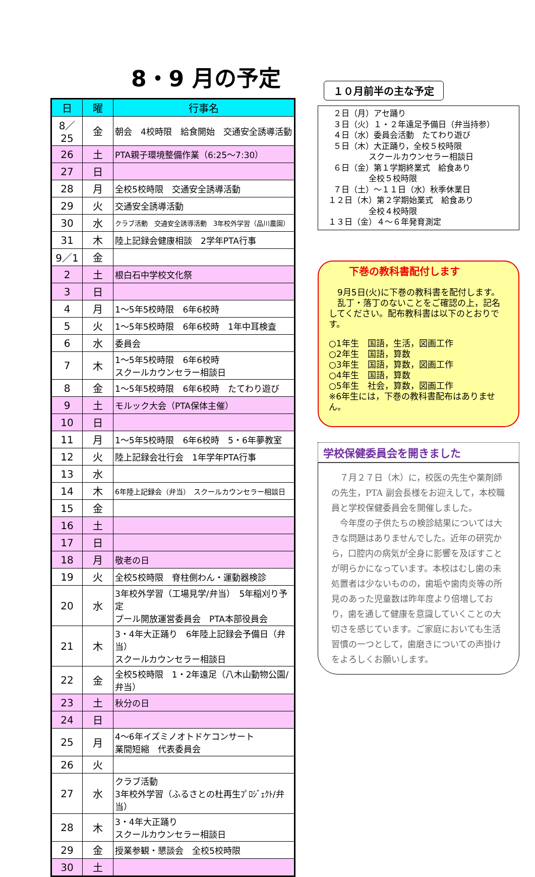8・9 月の予定
| 日 | 曜 | 行事名 |
| --- | --- | --- |
| 8／25 | 金 | 朝会 4校時限 給食開始 交通安全誘導活動 |
| 26 | 土 | PTA親子環境整備作業（6:25～7:30） |
| 27 | 日 | |
| 28 | 月 | 全校5校時限 交通安全誘導活動 |
| 29 | 火 | 交通安全誘導活動 |
| 30 | 水 | クラブ活動 交通安全誘導活動 3年校外学習（品川農園） |
| 31 | 木 | 陸上記録会健康相談 2学年PTA行事 |
| 9／1 | 金 | |
| 2 | 土 | 根白石中学校文化祭 |
| 3 | 日 | |
| 4 | 月 | 1～5年5校時限 6年6校時 |
| 5 | 火 | 1～5年5校時限 6年6校時 1年中耳検査 |
| 6 | 水 | 委員会 |
| 7 | 木 | 1～5年5校時限 6年6校時 スクールカウンセラー相談日 |
| 8 | 金 | 1～5年5校時限 6年6校時 たてわり遊び |
| 9 | 土 | モルック大会（PTA保体主催） |
| 10 | 日 | |
| 11 | 月 | 1～5年5校時限 6年6校時 5・6年夢教室 |
| 12 | 火 | 陸上記録会壮行会 1年学年PTA行事 |
| 13 | 水 | |
| 14 | 木 | 6年陸上記録会（弁当） スクールカウンセラー相談日 |
| 15 | 金 | |
| 16 | 土 | |
| 17 | 日 | |
| 18 | 月 | 敬老の日 |
| 19 | 火 | 全校5校時限 脊柱側わん・運動器検診 |
| 20 | 水 | 3年校外学習（工場見学/弁当） 5年稲刈り予定 プール開放運営委員会 PTA本部役員会 |
| 21 | 木 | 3・4年大正踊り 6年陸上記録会予備日（弁当） スクールカウンセラー相談日 |
| 22 | 金 | 全校5校時限 1・2年遠足（八木山動物公園/弁当） |
| 23 | 土 | 秋分の日 |
| 24 | 日 | |
| 25 | 月 | 4～6年イズミノオトドケコンサート 業間短縮 代表委員会 |
| 26 | 火 | |
| 27 | 水 | クラブ活動 3年校外学習（ふるさとの杜再生ﾌﾟﾛｼﾞｪｸﾄ/弁当） |
| 28 | 木 | 3・4年大正踊り スクールカウンセラー相談日 |
| 29 | 金 | 授業参観・懇談会 全校5校時限 |
| 30 | 土 | |
１０月前半の主な予定
２日（月）アセ踊り ３日（火）１・２年遠足予備日（弁当持参） ４日（水）委員会活動　たてわり遊び ５日（木）大正踊り，全校５校時限 　　　　　スクールカウンセラー相談日 ６日（金）第１学期終業式　給食あり 　　　　　全校５校時限 ７日（土）～１１日（水）秋季休業日 １２日（木）第２学期始業式　給食あり 　　　　　全校４校時限 １３日（金）４～６年発育測定
下巻の教科書配付します
　9月5日(火)に下巻の教科書を配付します。
　乱丁・落丁のないことをご確認の上，記名してください。配布教科書は以下のとおりです。
○1年生　国語，生活，図画工作
○2年生　国語，算数
○3年生　国語，算数，図画工作
○4年生　国語，算数
○5年生　社会，算数，図画工作
※6年生には，下巻の教科書配布はありません。
学校保健委員会を開きました
　７月２７日（木）に，校医の先生や薬剤師の先生，PTA 副会長様をお迎えして，本校職員と学校保健委員会を開催しました。
　今年度の子供たちの検診結果については大きな問題はありませんでした。近年の研究から，口腔内の病気が全身に影響を及ぼすことが明らかになっています。本校はむし歯の未処置者は少ないものの，歯垢や歯肉炎等の所見のあった児童数は昨年度より倍増しており，歯を通して健康を意識していくことの大切さを感じています。ご家庭においても生活習慣の一つとして，歯磨きについての声掛けをよろしくお願いします。